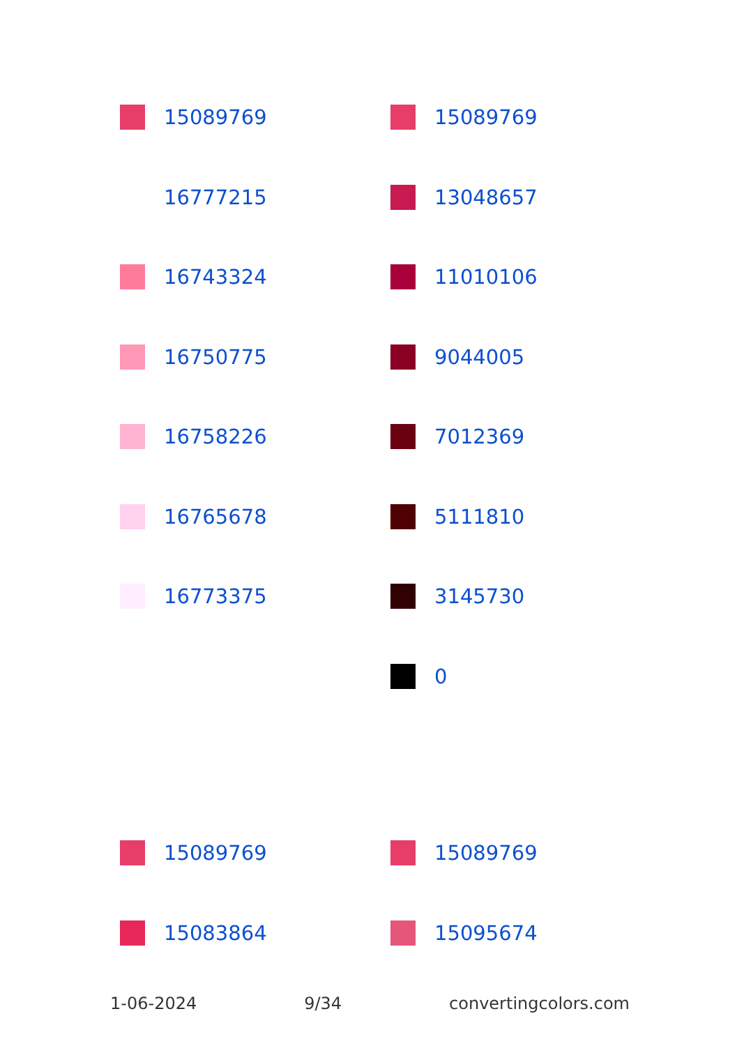15089769
16777215
16743324
16750775
16758226
16765678
16773375
15089769
13048657
11010106
9044005
7012369
5111810
3145730
0
15089769
15083864
15089769
15095674
1-06-2024 9/34 convertingcolors.com